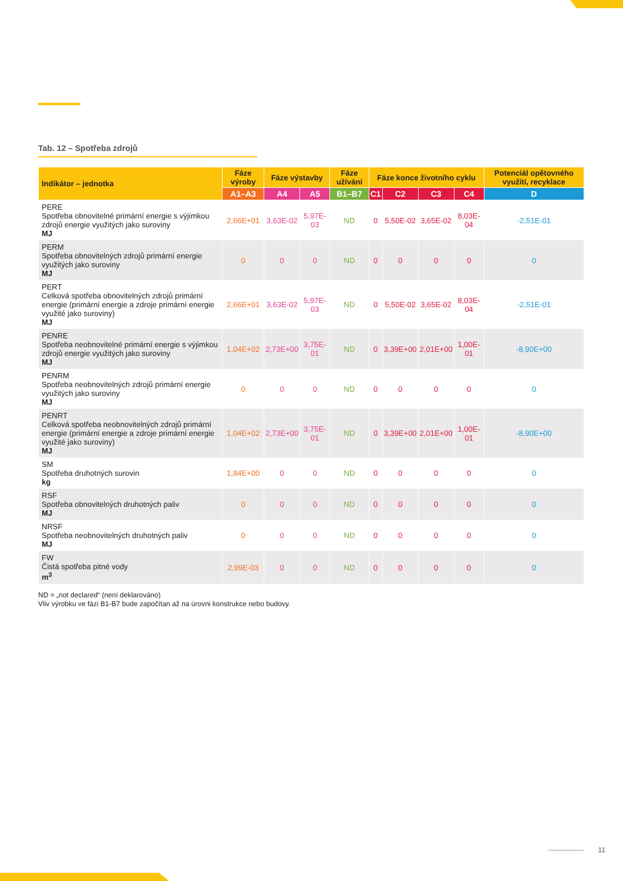Tab. 12 – Spotřeba zdrojů
| Indikátor – jednotka | Fáze výroby | Fáze výstavby | | Fáze užívání | Fáze konce životního cyklu | | | | Potenciál opětovného využití, recyklace |
| --- | --- | --- | --- | --- | --- | --- | --- | --- | --- |
| | A1–A3 | A4 | A5 | B1–B7 | C1 | C2 | C3 | C4 | D |
| PERE Spotřeba obnovitelné primární energie s výjimkou zdrojů energie využitých jako suroviny MJ | 2,66E+01 | 3,63E-02 | 5,97E-03 | ND | 0 | 5,50E-02 | 3,65E-02 | 8,03E-04 | -2,51E-01 |
| PERM Spotřeba obnovitelných zdrojů primární energie využitých jako suroviny MJ | 0 | 0 | 0 | ND | 0 | 0 | 0 | 0 | 0 |
| PERT Celková spotřeba obnovitelných zdrojů primární energie (primární energie a zdroje primární energie využité jako suroviny) MJ | 2,66E+01 | 3,63E-02 | 5,97E-03 | ND | 0 | 5,50E-02 | 3,65E-02 | 8,03E-04 | -2,51E-01 |
| PENRE Spotřeba neobnovitelné primární energie s výjimkou zdrojů energie využitých jako suroviny MJ | 1,04E+02 | 2,73E+00 | 3,75E-01 | ND | 0 | 3,39E+00 | 2,01E+00 | 1,00E-01 | -8,90E+00 |
| PENRM Spotřeba neobnovitelných zdrojů primární energie využitých jako suroviny MJ | 0 | 0 | 0 | ND | 0 | 0 | 0 | 0 | 0 |
| PENRT Celková spotřeba neobnovitelných zdrojů primární energie (primární energie a zdroje primární energie využité jako suroviny) MJ | 1,04E+02 | 2,73E+00 | 3,75E-01 | ND | 0 | 3,39E+00 | 2,01E+00 | 1,00E-01 | -8,90E+00 |
| SM Spotřeba druhotných surovin kg | 1,84E+00 | 0 | 0 | ND | 0 | 0 | 0 | 0 | 0 |
| RSF Spotřeba obnovitelných druhotných paliv MJ | 0 | 0 | 0 | ND | 0 | 0 | 0 | 0 | 0 |
| NRSF Spotřeba neobnovitelných druhotných paliv MJ | 0 | 0 | 0 | ND | 0 | 0 | 0 | 0 | 0 |
| FW Čistá spotřeba pitné vody m<sup>3</sup> | 2,99E-03 | 0 | 0 | ND | 0 | 0 | 0 | 0 | 0 |
ND = „not declared“ (není deklarováno)
Vliv výrobku ve fázi B1-B7 bude započítan až na úrovni konstrukce nebo budovy.
11